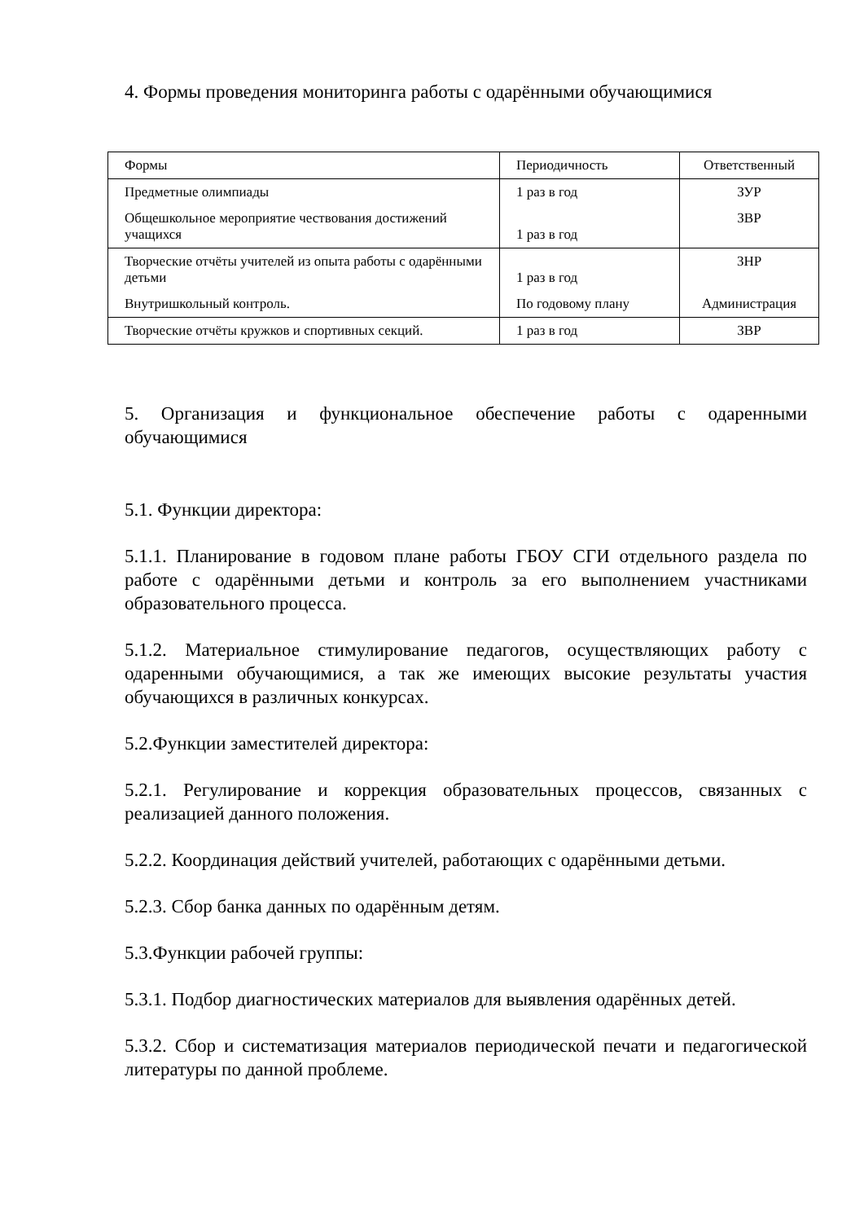4. Формы проведения мониторинга работы с одарёнными обучающимися
| Формы | Периодичность | Ответственный |
| Предметные олимпиады | 1 раз в год | ЗУР |
| Общешкольное мероприятие чествования достижений учащихся | 1 раз в год | ЗВР |
| Творческие отчёты учителей из опыта работы с одарёнными детьми | 1 раз в год | ЗНР |
| Внутришкольный контроль. | По годовому плану | Администрация |
| Творческие отчёты кружков и спортивных секций. | 1 раз в год | ЗВР |
5. Организация и функциональное обеспечение работы с одаренными обучающимися
5.1. Функции директора:
5.1.1. Планирование в годовом плане работы ГБОУ СГИ отдельного раздела по работе с одарёнными детьми и контроль за его выполнением участниками образовательного процесса.
5.1.2. Материальное стимулирование педагогов, осуществляющих работу с одаренными обучающимися, а так же имеющих высокие результаты участия обучающихся в различных конкурсах.
5.2.Функции заместителей директора:
5.2.1. Регулирование и коррекция образовательных процессов, связанных с реализацией данного положения.
5.2.2. Координация действий учителей, работающих с одарёнными детьми.
5.2.3. Сбор банка данных по одарённым детям.
5.3.Функции рабочей группы:
5.3.1. Подбор диагностических материалов для выявления одарённых детей.
5.3.2. Сбор и систематизация материалов периодической печати и педагогической литературы по данной проблеме.